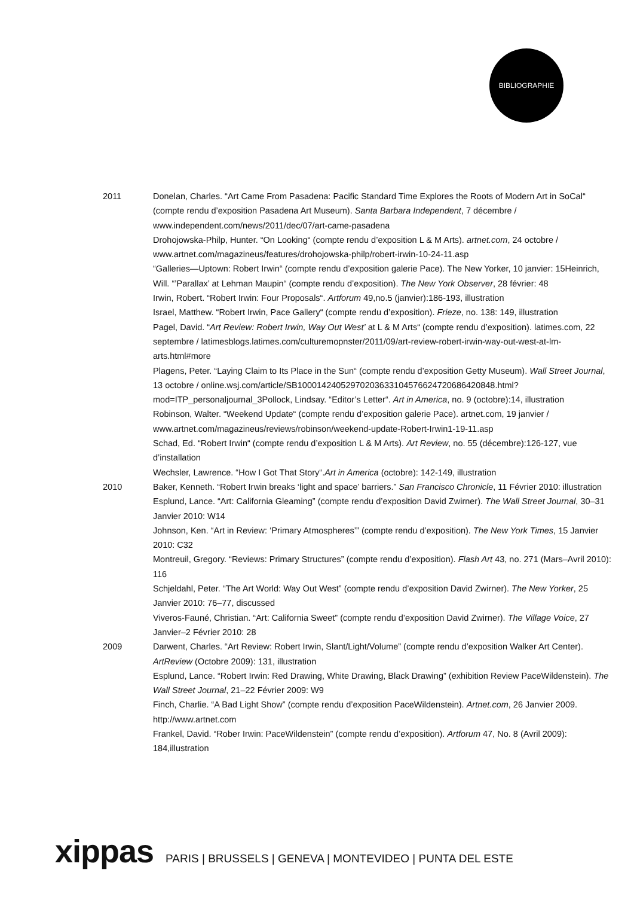BIBLIOGRAPHIE
2011 Donelan, Charles. “Art Came From Pasadena: Pacific Standard Time Explores the Roots of Modern Art in SoCal“ (compte rendu d’exposition Pasadena Art Museum). Santa Barbara Independent, 7 décembre / www.independent.com/news/2011/dec/07/art-came-pasadena
Drohojowska-Philp, Hunter. “On Looking“ (compte rendu d’exposition L & M Arts). artnet.com, 24 octobre / www.artnet.com/magazineus/features/drohojowska-philp/robert-irwin-10-24-11.asp
“Galleries—Uptown: Robert Irwin“ (compte rendu d’exposition galerie Pace). The New Yorker, 10 janvier: 15Heinrich, Will. “’Parallax’ at Lehman Maupin“ (compte rendu d’exposition). The New York Observer, 28 février: 48
Irwin, Robert. “Robert Irwin: Four Proposals“. Artforum 49,no.5 (janvier):186-193, illustration
Israel, Matthew. “Robert Irwin, Pace Gallery“ (compte rendu d’exposition). Frieze, no. 138: 149, illustration
Pagel, David. “Art Review: Robert Irwin, Way Out West’ at L & M Arts“ (compte rendu d’exposition). latimes.com, 22 septembre / latimesblogs.latimes.com/culturemopnster/2011/09/art-review-robert-irwin-way-out-west-at-lm-arts.html#more
Plagens, Peter. “Laying Claim to Its Place in the Sun“ (compte rendu d’exposition Getty Museum). Wall Street Journal, 13 octobre / online.wsj.com/article/SB10001424052970203633104576624720686420848.html?mod=ITP_personaljournal_3Pollock, Lindsay. “Editor’s Letter“. Art in America, no. 9 (octobre):14, illustration
Robinson, Walter. “Weekend Update“ (compte rendu d’exposition galerie Pace). artnet.com, 19 janvier / www.artnet.com/magazineus/reviews/robinson/weekend-update-Robert-Irwin1-19-11.asp
Schad, Ed. “Robert Irwin“ (compte rendu d’exposition L & M Arts). Art Review, no. 55 (décembre):126-127, vue d’installation
Wechsler, Lawrence. “How I Got That Story“.Art in America (octobre): 142-149, illustration
2010 Baker, Kenneth. “Robert Irwin breaks ‘light and space’ barriers.” San Francisco Chronicle, 11 Février 2010: illustration
Esplund, Lance. “Art: California Gleaming” (compte rendu d’exposition David Zwirner). The Wall Street Journal, 30–31 Janvier 2010: W14
Johnson, Ken. “Art in Review: ‘Primary Atmospheres’” (compte rendu d’exposition). The New York Times, 15 Janvier 2010: C32
Montreuil, Gregory. “Reviews: Primary Structures” (compte rendu d’exposition). Flash Art 43, no. 271 (Mars–Avril 2010): 116
Schjeldahl, Peter. “The Art World: Way Out West” (compte rendu d’exposition David Zwirner). The New Yorker, 25 Janvier 2010: 76–77, discussed
Viveros-Fauné, Christian. “Art: California Sweet” (compte rendu d’exposition David Zwirner). The Village Voice, 27 Janvier–2 Février 2010: 28
2009 Darwent, Charles. “Art Review: Robert Irwin, Slant/Light/Volume” (compte rendu d’exposition Walker Art Center). ArtReview (Octobre 2009): 131, illustration
Esplund, Lance. “Robert Irwin: Red Drawing, White Drawing, Black Drawing” (exhibition Review PaceWildenstein). The Wall Street Journal, 21–22 Février 2009: W9
Finch, Charlie. “A Bad Light Show” (compte rendu d’exposition PaceWildenstein). Artnet.com, 26 Janvier 2009. http://www.artnet.com
Frankel, David. “Rober Irwin: PaceWildenstein” (compte rendu d’exposition). Artforum 47, No. 8 (Avril 2009): 184,illustration
xippas PARIS | BRUSSELS | GENEVA | MONTEVIDEO | PUNTA DEL ESTE